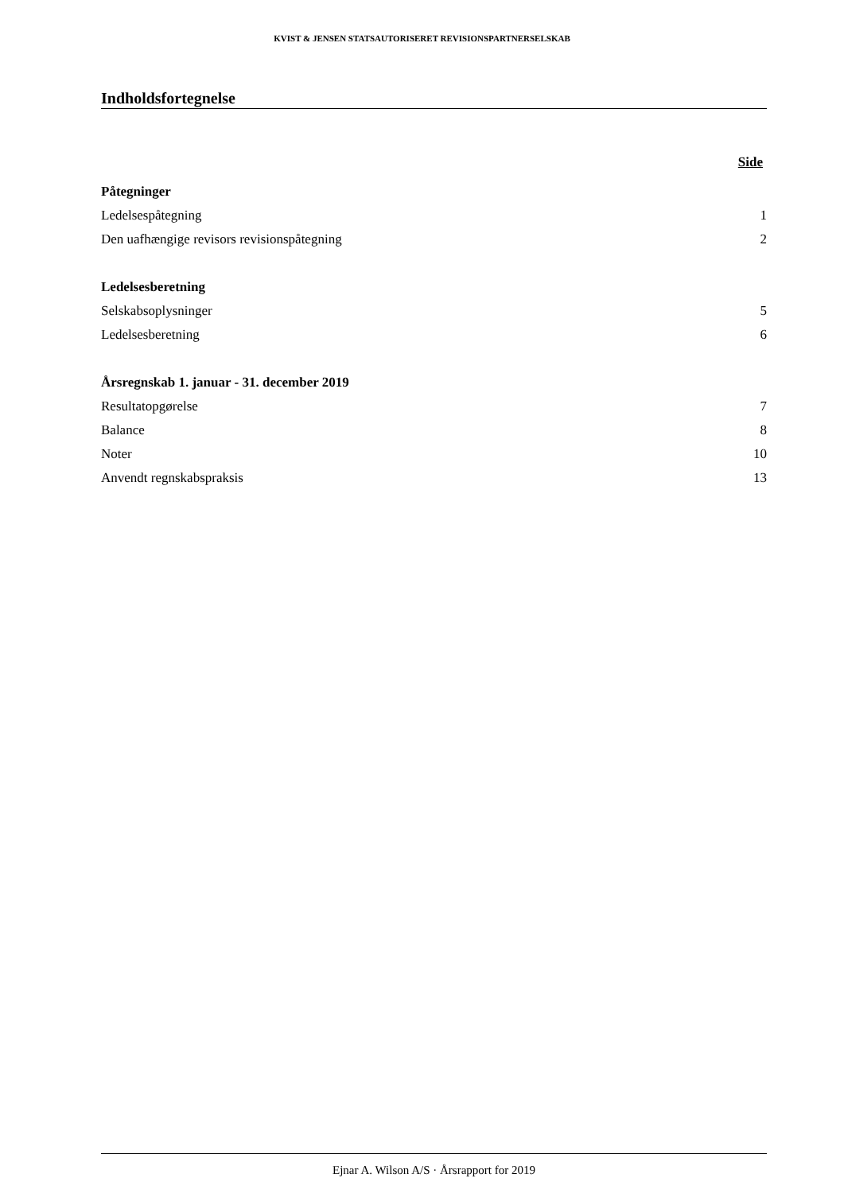KVIST & JENSEN STATSAUTORISERET REVISIONSPARTNERSELSKAB
Indholdsfortegnelse
Side
Påtegninger
Ledelsespåtegning 1
Den uafhængige revisors revisionspåtegning 2
Ledelsesberetning
Selskabsoplysninger 5
Ledelsesberetning 6
Årsregnskab 1. januar - 31. december 2019
Resultatopgørelse 7
Balance 8
Noter 10
Anvendt regnskabspraksis 13
Ejnar A. Wilson A/S · Årsrapport for 2019